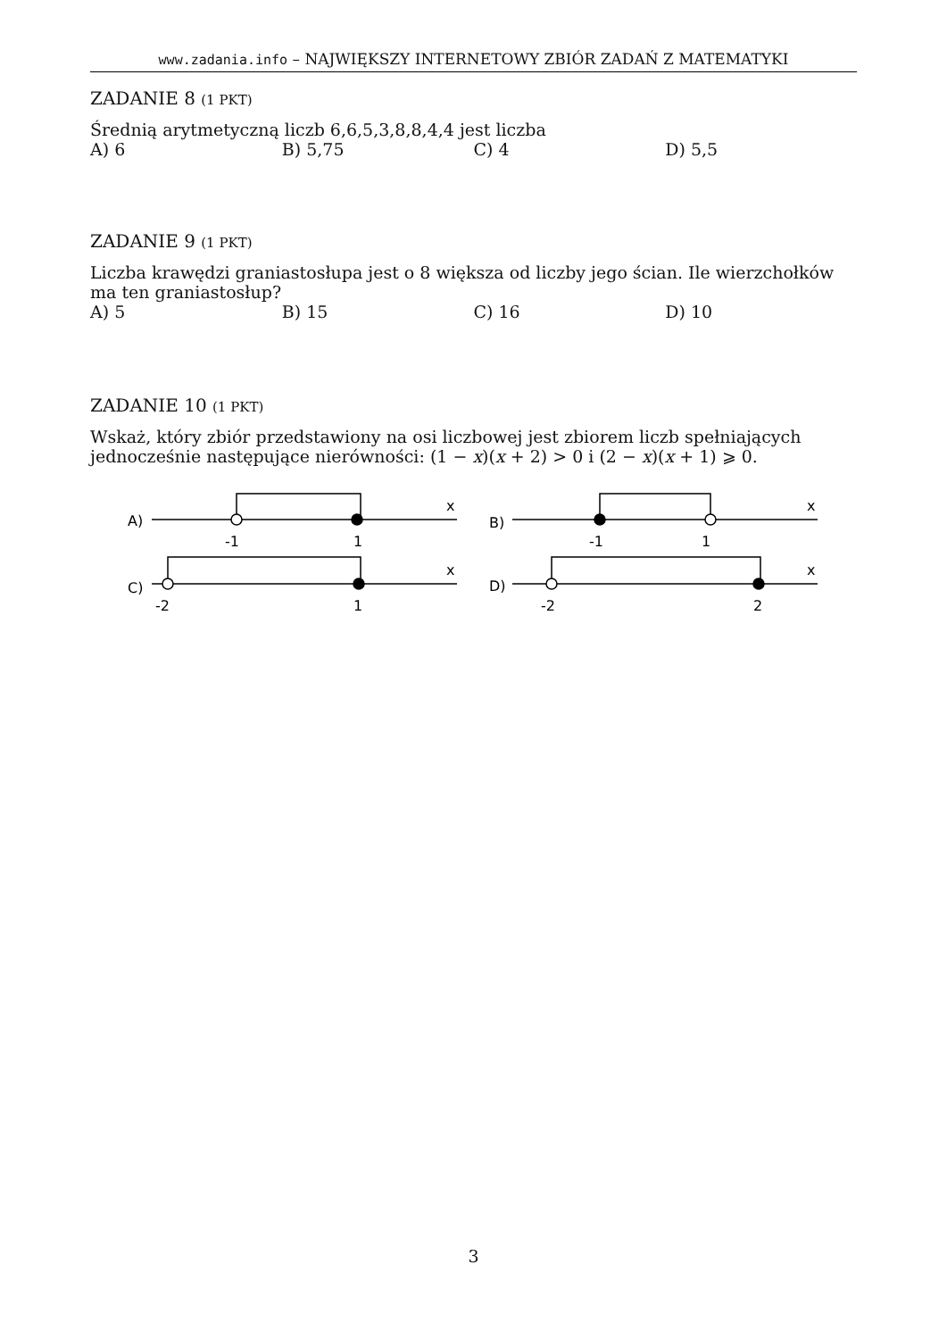www.zadania.info – NAJWIĘKSZY INTERNETOWY ZBIÓR ZADAŃ Z MATEMATYKI
ZADANIE 8 (1 PKT)
Średnią arytmetyczną liczb 6,6,5,3,8,8,4,4 jest liczba
A) 6 B) 5,75 C) 4 D) 5,5
ZADANIE 9 (1 PKT)
Liczba krawędzi graniastosłupa jest o 8 większa od liczby jego ścian. Ile wierzchołków ma ten graniastosłup?
A) 5 B) 15 C) 16 D) 10
ZADANIE 10 (1 PKT)
Wskaż, który zbiór przedstawiony na osi liczbowej jest zbiorem liczb spełniających jednocześnie następujące nierówności: (1 − x)(x + 2) > 0 i (2 − x)(x + 1) ⩾ 0.
A)
x
-1
1
B)
x
-1
1
C)
x
-2
1
D)
x
-2
2
3